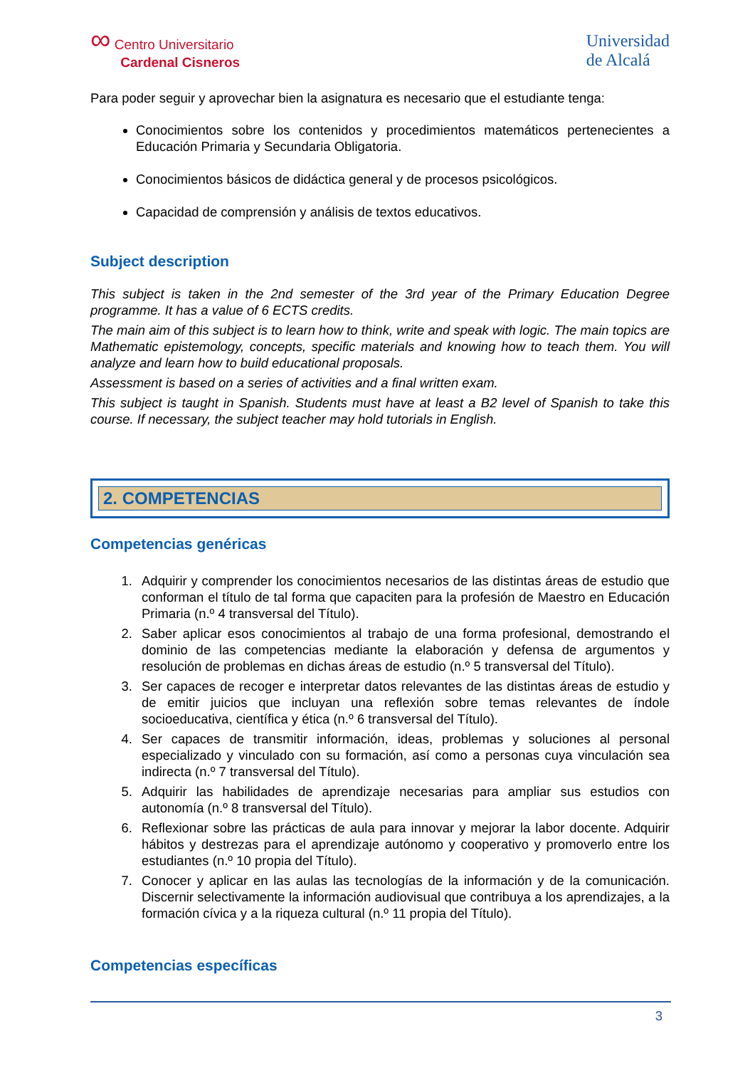∞ Centro Universitario
Cardenal Cisneros
Universidad
de Alcalá
Para poder seguir y aprovechar bien la asignatura es necesario que el estudiante tenga:
Conocimientos sobre los contenidos y procedimientos matemáticos pertenecientes a Educación Primaria y Secundaria Obligatoria.
Conocimientos básicos de didáctica general y de procesos psicológicos.
Capacidad de comprensión y análisis de textos educativos.
Subject description
This subject is taken in the 2nd semester of the 3rd year of the Primary Education Degree programme. It has a value of 6 ECTS credits.
The main aim of this subject is to learn how to think, write and speak with logic. The main topics are Mathematic epistemology, concepts, specific materials and knowing how to teach them. You will analyze and learn how to build educational proposals.
Assessment is based on a series of activities and a final written exam.
This subject is taught in Spanish. Students must have at least a B2 level of Spanish to take this course. If necessary, the subject teacher may hold tutorials in English.
2. COMPETENCIAS
Competencias genéricas
1. Adquirir y comprender los conocimientos necesarios de las distintas áreas de estudio que conforman el título de tal forma que capaciten para la profesión de Maestro en Educación Primaria (n.º 4 transversal del Título).
2. Saber aplicar esos conocimientos al trabajo de una forma profesional, demostrando el dominio de las competencias mediante la elaboración y defensa de argumentos y resolución de problemas en dichas áreas de estudio (n.º 5 transversal del Título).
3. Ser capaces de recoger e interpretar datos relevantes de las distintas áreas de estudio y de emitir juicios que incluyan una reflexión sobre temas relevantes de índole socioeducativa, científica y ética (n.º 6 transversal del Título).
4. Ser capaces de transmitir información, ideas, problemas y soluciones al personal especializado y vinculado con su formación, así como a personas cuya vinculación sea indirecta (n.º 7 transversal del Título).
5. Adquirir las habilidades de aprendizaje necesarias para ampliar sus estudios con autonomía (n.º 8 transversal del Título).
6. Reflexionar sobre las prácticas de aula para innovar y mejorar la labor docente. Adquirir hábitos y destrezas para el aprendizaje autónomo y cooperativo y promoverlo entre los estudiantes (n.º 10 propia del Título).
7. Conocer y aplicar en las aulas las tecnologías de la información y de la comunicación. Discernir selectivamente la información audiovisual que contribuya a los aprendizajes, a la formación cívica y a la riqueza cultural (n.º 11 propia del Título).
Competencias específicas
3